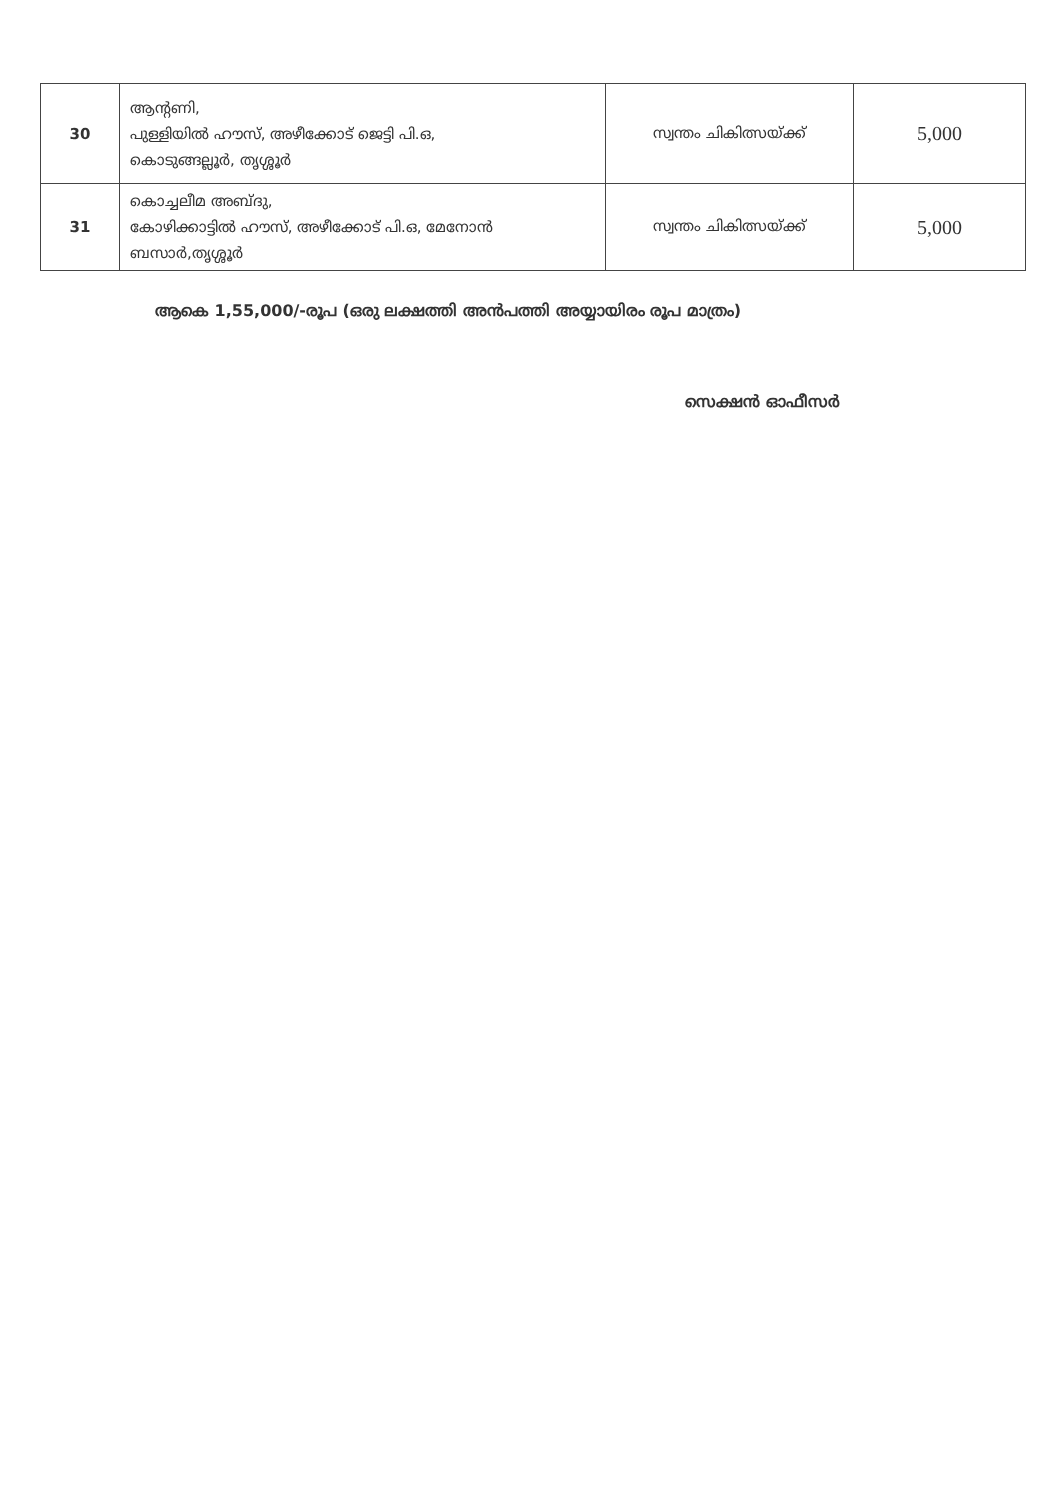| 30 | ആന്റണി, പുള്ളിയിൽ ഹൗസ്, അഴീക്കോട് ജെട്ടി പി.ഒ, കൊടുങ്ങല്ലൂർ, തൃശ്ശൂർ | സ്വന്തം ചികിത്സയ്ക്ക് | 5,000 |
| 31 | കൊച്ചലീമ അബ്ദു, കോഴിക്കാട്ടിൽ ഹൗസ്, അഴീക്കോട് പി.ഒ, മേനോൻ ബസാർ,തൃശ്ശൂർ | സ്വന്തം ചികിത്സയ്ക്ക് | 5,000 |
ആകെ 1,55,000/-രൂപ (ഒരു ലക്ഷത്തി അൻപത്തി അയ്യായിരം രൂപ മാത്രം)
സെക്ഷൻ ഓഫീസർ